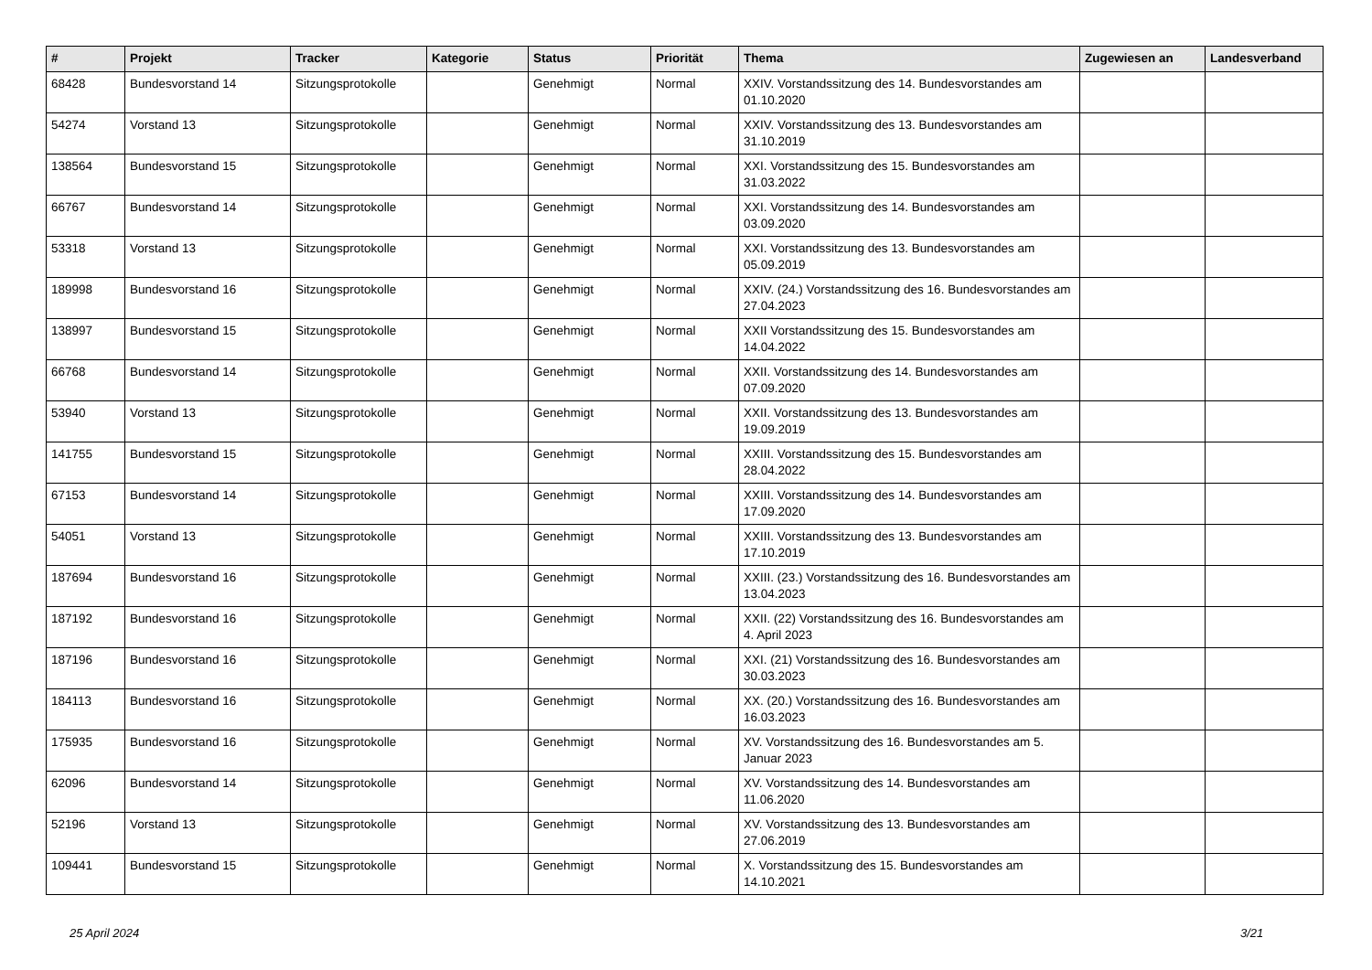| # | Projekt | Tracker | Kategorie | Status | Priorität | Thema | Zugewiesen an | Landesverband |
| --- | --- | --- | --- | --- | --- | --- | --- | --- |
| 68428 | Bundesvorstand 14 | Sitzungsprotokolle | | Genehmigt | Normal | XXIV. Vorstandssitzung des 14. Bundesvorstandes am 01.10.2020 | | |
| 54274 | Vorstand 13 | Sitzungsprotokolle | | Genehmigt | Normal | XXIV. Vorstandssitzung des 13. Bundesvorstandes am 31.10.2019 | | |
| 138564 | Bundesvorstand 15 | Sitzungsprotokolle | | Genehmigt | Normal | XXI. Vorstandssitzung des 15. Bundesvorstandes am 31.03.2022 | | |
| 66767 | Bundesvorstand 14 | Sitzungsprotokolle | | Genehmigt | Normal | XXI. Vorstandssitzung des 14. Bundesvorstandes am 03.09.2020 | | |
| 53318 | Vorstand 13 | Sitzungsprotokolle | | Genehmigt | Normal | XXI. Vorstandssitzung des 13. Bundesvorstandes am 05.09.2019 | | |
| 189998 | Bundesvorstand 16 | Sitzungsprotokolle | | Genehmigt | Normal | XXIV. (24.) Vorstandssitzung des 16. Bundesvorstandes am 27.04.2023 | | |
| 138997 | Bundesvorstand 15 | Sitzungsprotokolle | | Genehmigt | Normal | XXII Vorstandssitzung des 15. Bundesvorstandes am 14.04.2022 | | |
| 66768 | Bundesvorstand 14 | Sitzungsprotokolle | | Genehmigt | Normal | XXII. Vorstandssitzung des 14. Bundesvorstandes am 07.09.2020 | | |
| 53940 | Vorstand 13 | Sitzungsprotokolle | | Genehmigt | Normal | XXII. Vorstandssitzung des 13. Bundesvorstandes am 19.09.2019 | | |
| 141755 | Bundesvorstand 15 | Sitzungsprotokolle | | Genehmigt | Normal | XXIII. Vorstandssitzung des 15. Bundesvorstandes am 28.04.2022 | | |
| 67153 | Bundesvorstand 14 | Sitzungsprotokolle | | Genehmigt | Normal | XXIII. Vorstandssitzung des 14. Bundesvorstandes am 17.09.2020 | | |
| 54051 | Vorstand 13 | Sitzungsprotokolle | | Genehmigt | Normal | XXIII. Vorstandssitzung des 13. Bundesvorstandes am 17.10.2019 | | |
| 187694 | Bundesvorstand 16 | Sitzungsprotokolle | | Genehmigt | Normal | XXIII. (23.) Vorstandssitzung des 16. Bundesvorstandes am 13.04.2023 | | |
| 187192 | Bundesvorstand 16 | Sitzungsprotokolle | | Genehmigt | Normal | XXII. (22) Vorstandssitzung des 16. Bundesvorstandes am 4. April 2023 | | |
| 187196 | Bundesvorstand 16 | Sitzungsprotokolle | | Genehmigt | Normal | XXI. (21) Vorstandssitzung des 16. Bundesvorstandes am 30.03.2023 | | |
| 184113 | Bundesvorstand 16 | Sitzungsprotokolle | | Genehmigt | Normal | XX. (20.) Vorstandssitzung des 16. Bundesvorstandes am 16.03.2023 | | |
| 175935 | Bundesvorstand 16 | Sitzungsprotokolle | | Genehmigt | Normal | XV. Vorstandssitzung des 16. Bundesvorstandes am 5. Januar 2023 | | |
| 62096 | Bundesvorstand 14 | Sitzungsprotokolle | | Genehmigt | Normal | XV. Vorstandssitzung des 14. Bundesvorstandes am 11.06.2020 | | |
| 52196 | Vorstand 13 | Sitzungsprotokolle | | Genehmigt | Normal | XV. Vorstandssitzung des 13. Bundesvorstandes am 27.06.2019 | | |
| 109441 | Bundesvorstand 15 | Sitzungsprotokolle | | Genehmigt | Normal | X. Vorstandssitzung des 15. Bundesvorstandes am 14.10.2021 | | |
25 April 2024 3/21